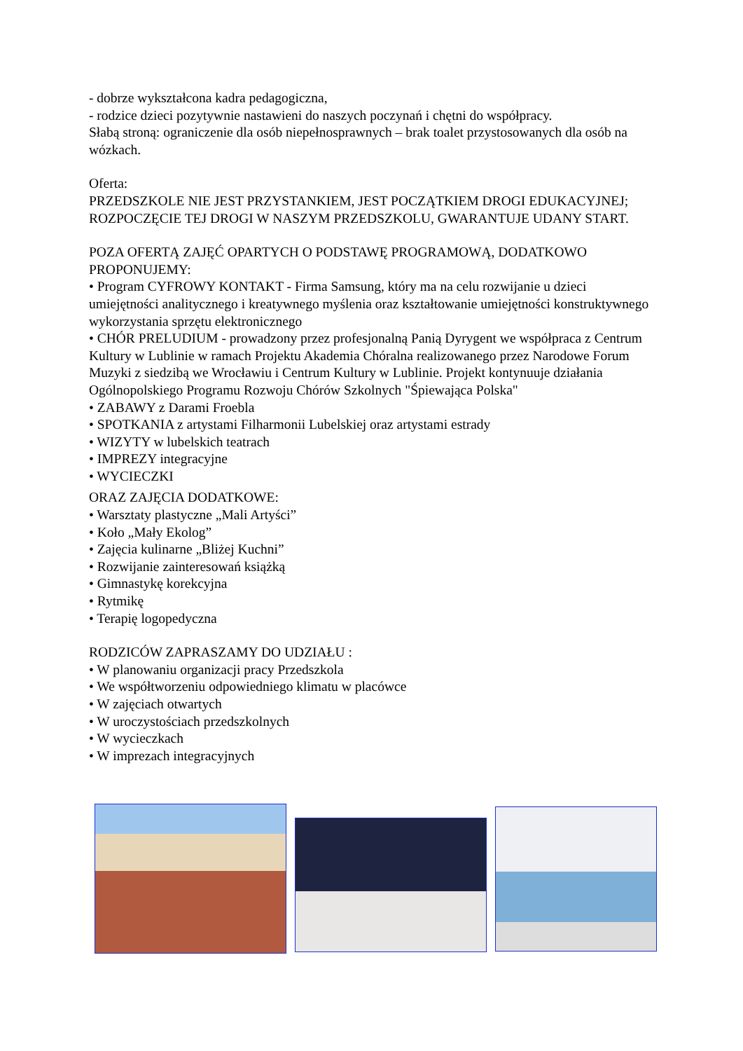- dobrze wykształcona kadra pedagogiczna,
- rodzice dzieci pozytywnie nastawieni do naszych poczynań i chętni do współpracy.
Słabą stroną: ograniczenie dla osób niepełnosprawnych – brak toalet przystosowanych dla osób na wózkach.
Oferta:
PRZEDSZKOLE NIE JEST PRZYSTANKIEM, JEST POCZĄTKIEM DROGI EDUKACYJNEJ; ROZPOCZĘCIE TEJ DROGI W NASZYM PRZEDSZKOLU, GWARANTUJE UDANY START.
POZA OFERTĄ ZAJĘĆ OPARTYCH O PODSTAWĘ PROGRAMOWĄ, DODATKOWO PROPONUJEMY:
• Program CYFROWY KONTAKT - Firma Samsung, który ma na celu rozwijanie u dzieci umiejętności analitycznego i kreatywnego myślenia oraz kształtowanie umiejętności konstruktywnego wykorzystania sprzętu elektronicznego
• CHÓR PRELUDIUM - prowadzony przez profesjonalną Panią Dyrygent we współpraca z Centrum Kultury w Lublinie w ramach Projektu Akademia Chóralna realizowanego przez Narodowe Forum Muzyki z siedzibą we Wrocławiu i Centrum Kultury w Lublinie. Projekt kontynuuje działania Ogólnopolskiego Programu Rozwoju Chórów Szkolnych "Śpiewająca Polska"
• ZABAWY z Darami Froebla
• SPOTKANIA z artystami Filharmonii Lubelskiej oraz artystami estrady
• WIZYTY w lubelskich teatrach
• IMPREZY integracyjne
• WYCIECZKI
ORAZ ZAJĘCIA DODATKOWE:
• Warsztaty plastyczne „Mali Artyści”
• Koło „Mały Ekolog”
• Zajęcia kulinarne „Bliżej Kuchni”
• Rozwijanie zainteresowań książką
• Gimnastykę korekcyjna
• Rytmikę
• Terapię logopedyczna
RODZICÓW ZAPRASZAMY DO UDZIAŁU :
• W planowaniu organizacji pracy Przedszkola
• We współtworzeniu odpowiedniego klimatu w placówce
• W zajęciach otwartych
• W uroczystościach przedszkolnych
• W wycieczkach
• W imprezach integracyjnych